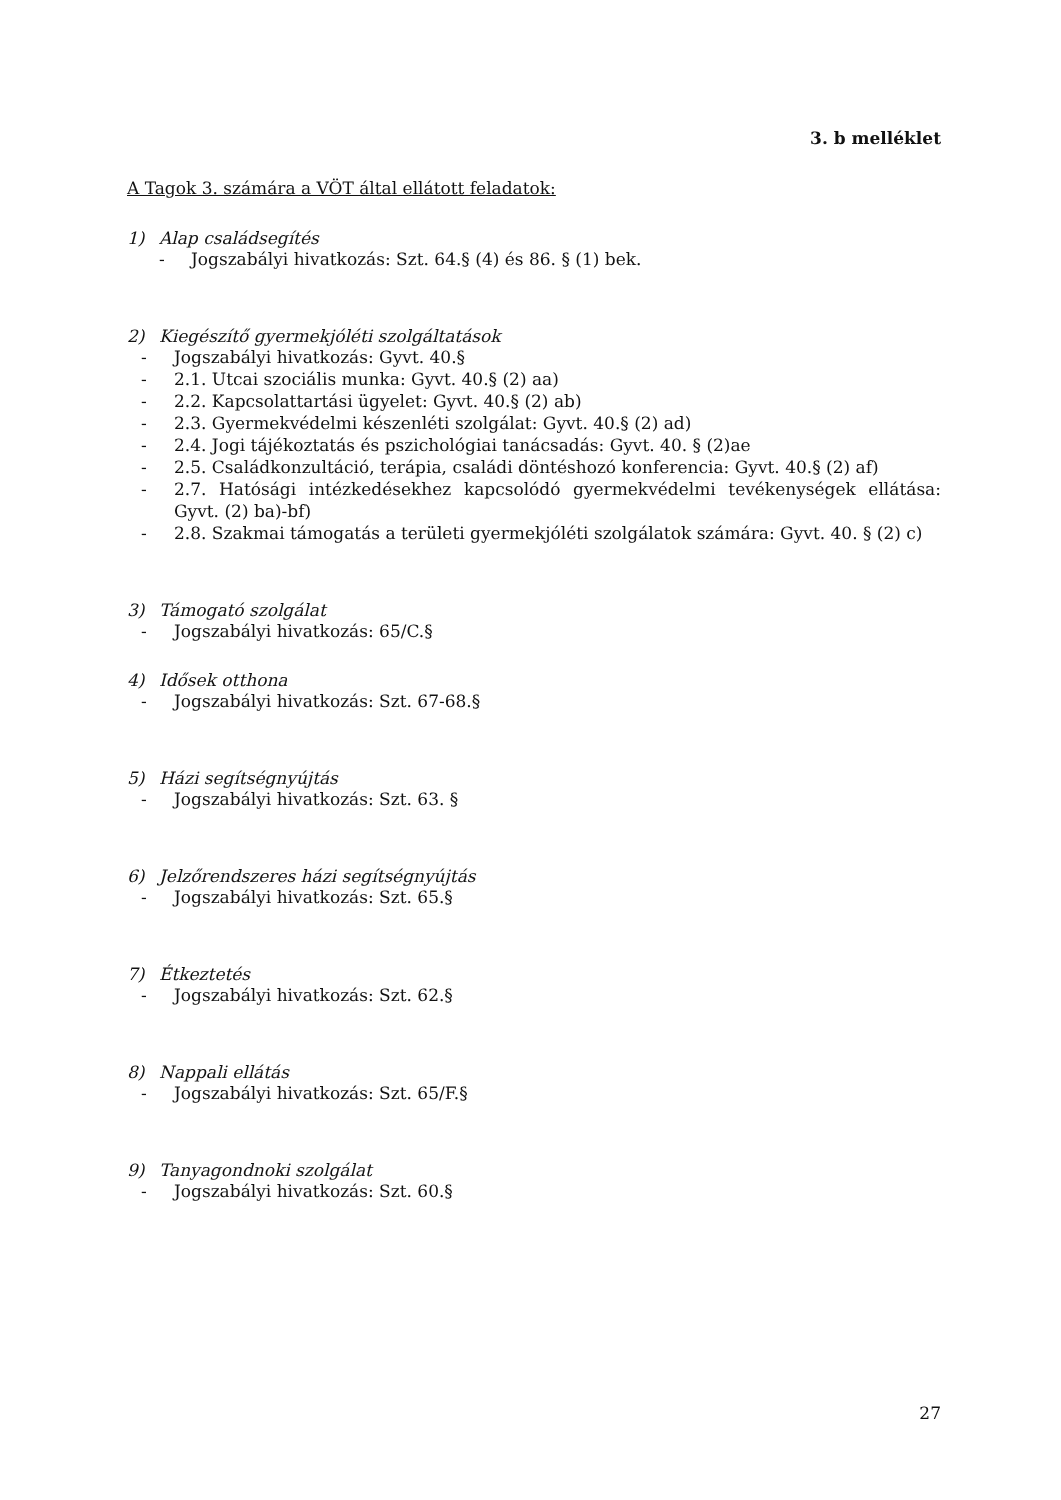3. b melléklet
A Tagok 3. számára a VÖT által ellátott feladatok:
1) Alap családsegítés
- Jogszabályi hivatkozás: Szt. 64.§ (4) és 86. § (1) bek.
2) Kiegészítő gyermekjóléti szolgáltatások
- Jogszabályi hivatkozás: Gyvt. 40.§
- 2.1. Utcai szociális munka: Gyvt. 40.§ (2) aa)
- 2.2. Kapcsolattartási ügyelet: Gyvt. 40.§ (2) ab)
- 2.3. Gyermekvédelmi készenléti szolgálat: Gyvt. 40.§ (2) ad)
- 2.4. Jogi tájékoztatás és pszichológiai tanácsadás: Gyvt. 40. § (2)ae
- 2.5. Családkonzultáció, terápia, családi döntéshozó konferencia: Gyvt. 40.§ (2) af)
- 2.7. Hatósági intézkedésekhez kapcsolódó gyermekvédelmi tevékenységek ellátása: Gyvt. (2) ba)-bf)
- 2.8. Szakmai támogatás a területi gyermekjóléti szolgálatok számára: Gyvt. 40. § (2) c)
3) Támogató szolgálat
- Jogszabályi hivatkozás: 65/C.§
4) Idősek otthona
- Jogszabályi hivatkozás: Szt. 67-68.§
5) Házi segítségnyújtás
- Jogszabályi hivatkozás: Szt. 63. §
6) Jelzőrendszeres házi segítségnyújtás
- Jogszabályi hivatkozás: Szt. 65.§
7) Étkeztetés
- Jogszabályi hivatkozás: Szt. 62.§
8) Nappali ellátás
- Jogszabályi hivatkozás: Szt. 65/F.§
9) Tanyagondnoki szolgálat
- Jogszabályi hivatkozás: Szt. 60.§
27